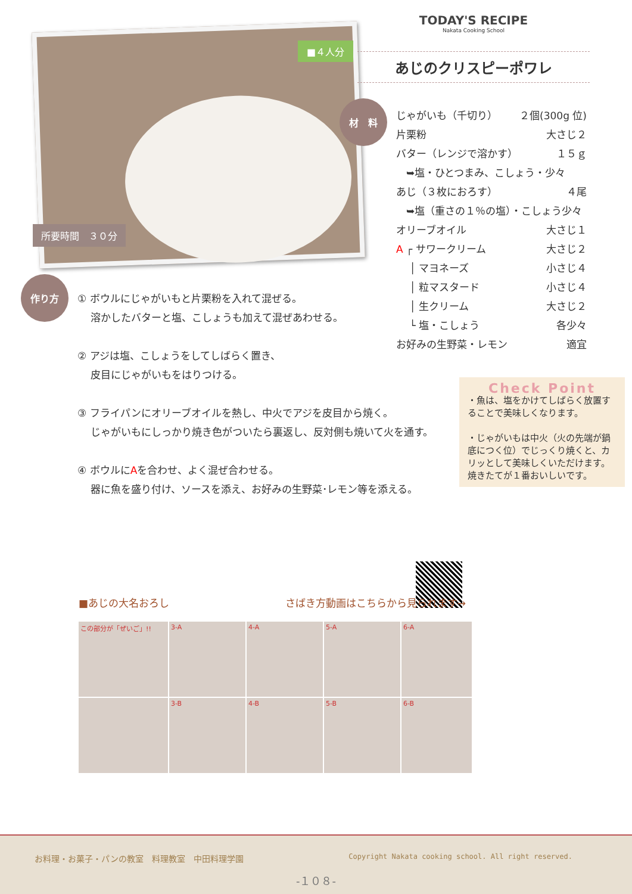■４人分
所要時間　３０分
TODAY'S RECIPE
Nakata Cooking School
あじのクリスピーポワレ
材　料
じゃがいも（千切り） ２個(300g 位)
片栗粉 大さじ２
バター（レンジで溶かす） １５ｇ
　➥塩・ひとつまみ、こしょう・少々
あじ（３枚におろす） ４尾
　➥塩（重さの１％の塩）・こしょう少々
オリーブオイル 大さじ１
A ┌ サワークリーム 大さじ２
　 │ マヨネーズ 小さじ４
　 │ 粒マスタード 小さじ４
　 │ 生クリーム 大さじ２
　 └ 塩・こしょう 各少々
お好みの生野菜・レモン 適宜
作り方
① ボウルにじゃがいもと片栗粉を入れて混ぜる。
　 溶かしたバターと塩、こしょうも加えて混ぜあわせる。
② アジは塩、こしょうをしてしばらく置き、
　 皮目にじゃがいもをはりつける。
③ フライパンにオリーブオイルを熱し、中火でアジを皮目から焼く。
　 じゃがいもにしっかり焼き色がついたら裏返し、反対側も焼いて火を通す。
④ ボウルにAを合わせ、よく混ぜ合わせる。
　 器に魚を盛り付け、ソースを添え、お好みの生野菜･レモン等を添える。
Check Point
・魚は、塩をかけてしばらく放置することで美味しくなります。
・じゃがいもは中火（火の先端が鍋底につく位）でじっくり焼くと、カリッとして美味しくいただけます。
焼きたてが１番おいしいです。
■あじの大名おろし さばき方動画はこちらから見られます→
この部分が「ぜいご」!!
3-A
4-A
5-A
6-A
3-B
4-B
5-B
6-B
お料理・お菓子・パンの教室　料理教室　中田料理学園 Copyright Nakata cooking school. All right reserved.
-１０８-